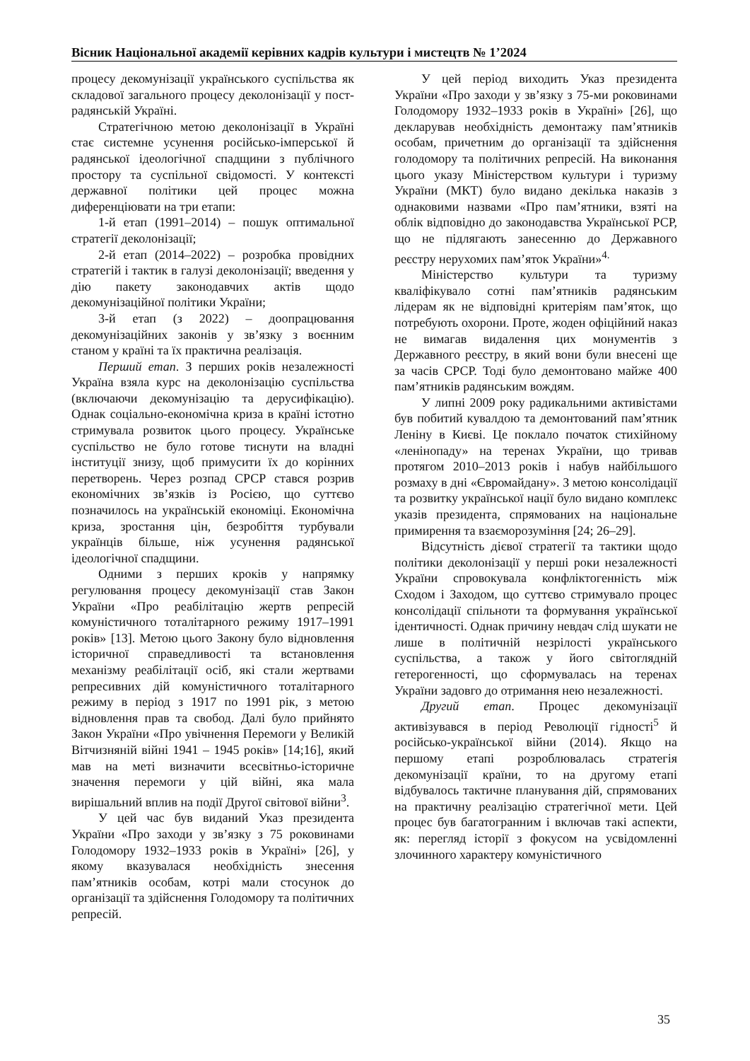Вісник Національної академії керівних кадрів культури і мистецтв № 1’2024
процесу декомунізації українського суспільства як складової загального процесу деколонізації у пост-радянській Україні.
Стратегічною метою деколонізації в Україні стає системне усунення російсько-імперської й радянської ідеологічної спадщини з публічного простору та суспільної свідомості. У контексті державної політики цей процес можна диференціювати на три етапи:
1-й етап (1991–2014) – пошук оптимальної стратегії деколонізації;
2-й етап (2014–2022) – розробка провідних стратегій і тактик в галузі деколонізації; введення у дію пакету законодавчих актів щодо декомунізаційної політики України;
3-й етап (з 2022) – доопрацювання декомунізаційних законів у зв’язку з воєнним станом у країні та їх практична реалізація.
Перший етап. З перших років незалежності Україна взяла курс на деколонізацію суспільства (включаючи декомунізацію та дерусифікацію). Однак соціально-економічна криза в країні істотно стримувала розвиток цього процесу. Українське суспільство не було готове тиснути на владні інституції знизу, щоб примусити їх до корінних перетворень. Через розпад СРСР стався розрив економічних зв’язків із Росією, що суттєво позначилось на українській економіці. Економічна криза, зростання цін, безробіття турбували українців більше, ніж усунення радянської ідеологічної спадщини.
Одними з перших кроків у напрямку регулювання процесу декомунізації став Закон України «Про реабілітацію жертв репресій комуністичного тоталітарного режиму 1917–1991 років» [13]. Метою цього Закону було відновлення історичної справедливості та встановлення механізму реабілітації осіб, які стали жертвами репресивних дій комуністичного тоталітарного режиму в період з 1917 по 1991 рік, з метою відновлення прав та свобод. Далі було прийнято Закон України «Про увічнення Перемоги у Великій Вітчизняній війні 1941 – 1945 років» [14;16], який мав на меті визначити всесвітньо-історичне значення перемоги у цій війні, яка мала вирішальний вплив на події Другої світової війни<sup>3</sup>.
У цей час був виданий Указ президента України «Про заходи у зв’язку з 75 роковинами Голодомору 1932–1933 років в Україні» [26], у якому вказувалася необхідність знесення пам’ятників особам, котрі мали стосунок до організації та здійснення Голодомору та політичних репресій.
У цей період виходить Указ президента України «Про заходи у зв’язку з 75-ми роковинами Голодомору 1932–1933 років в Україні» [26], що декларував необхідність демонтажу пам’ятників особам, причетним до організації та здійснення голодомору та політичних репресій. На виконання цього указу Міністерством культури і туризму України (МКТ) було видано декілька наказів з однаковими назвами «Про пам’ятники, взяті на облік відповідно до законодавства Української РСР, що не підлягають занесенню до Державного реєстру нерухомих пам’яток України»<sup>4.</sup>
Міністерство культури та туризму кваліфікувало сотні пам’ятників радянським лідерам як не відповідні критеріям пам’яток, що потребують охорони. Проте, жоден офіційний наказ не вимагав видалення цих монументів з Державного реєстру, в який вони були внесені ще за часів СРСР. Тоді було демонтовано майже 400 пам’ятників радянським вождям.
У липні 2009 року радикальними активістами був побитий кувалдою та демонтований пам’ятник Леніну в Києві. Це поклало початок стихійному «ленінопаду» на теренах України, що тривав протягом 2010–2013 років і набув найбільшого розмаху в дні «Євромайдану». З метою консолідації та розвитку української нації було видано комплекс указів президента, спрямованих на національне примирення та взаєморозуміння [24; 26–29].
Відсутність дієвої стратегії та тактики щодо політики деколонізації у перші роки незалежності України спровокувала конфліктогенність між Сходом і Заходом, що суттєво стримувало процес консолідації спільноти та формування української ідентичності. Однак причину невдач слід шукати не лише в політичній незрілості українського суспільства, а також у його світоглядній гетерогенності, що сформувалась на теренах України задовго до отримання нею незалежності.
Другий етап. Процес декомунізації активізувався в період Революції гідності<sup>5</sup> й російсько-української війни (2014). Якщо на першому етапі розроблювалась стратегія декомунізації країни, то на другому етапі відбувалось тактичне планування дій, спрямованих на практичну реалізацію стратегічної мети. Цей процес був багатогранним і включав такі аспекти, як: перегляд історії з фокусом на усвідомленні злочинного характеру комуністичного
35